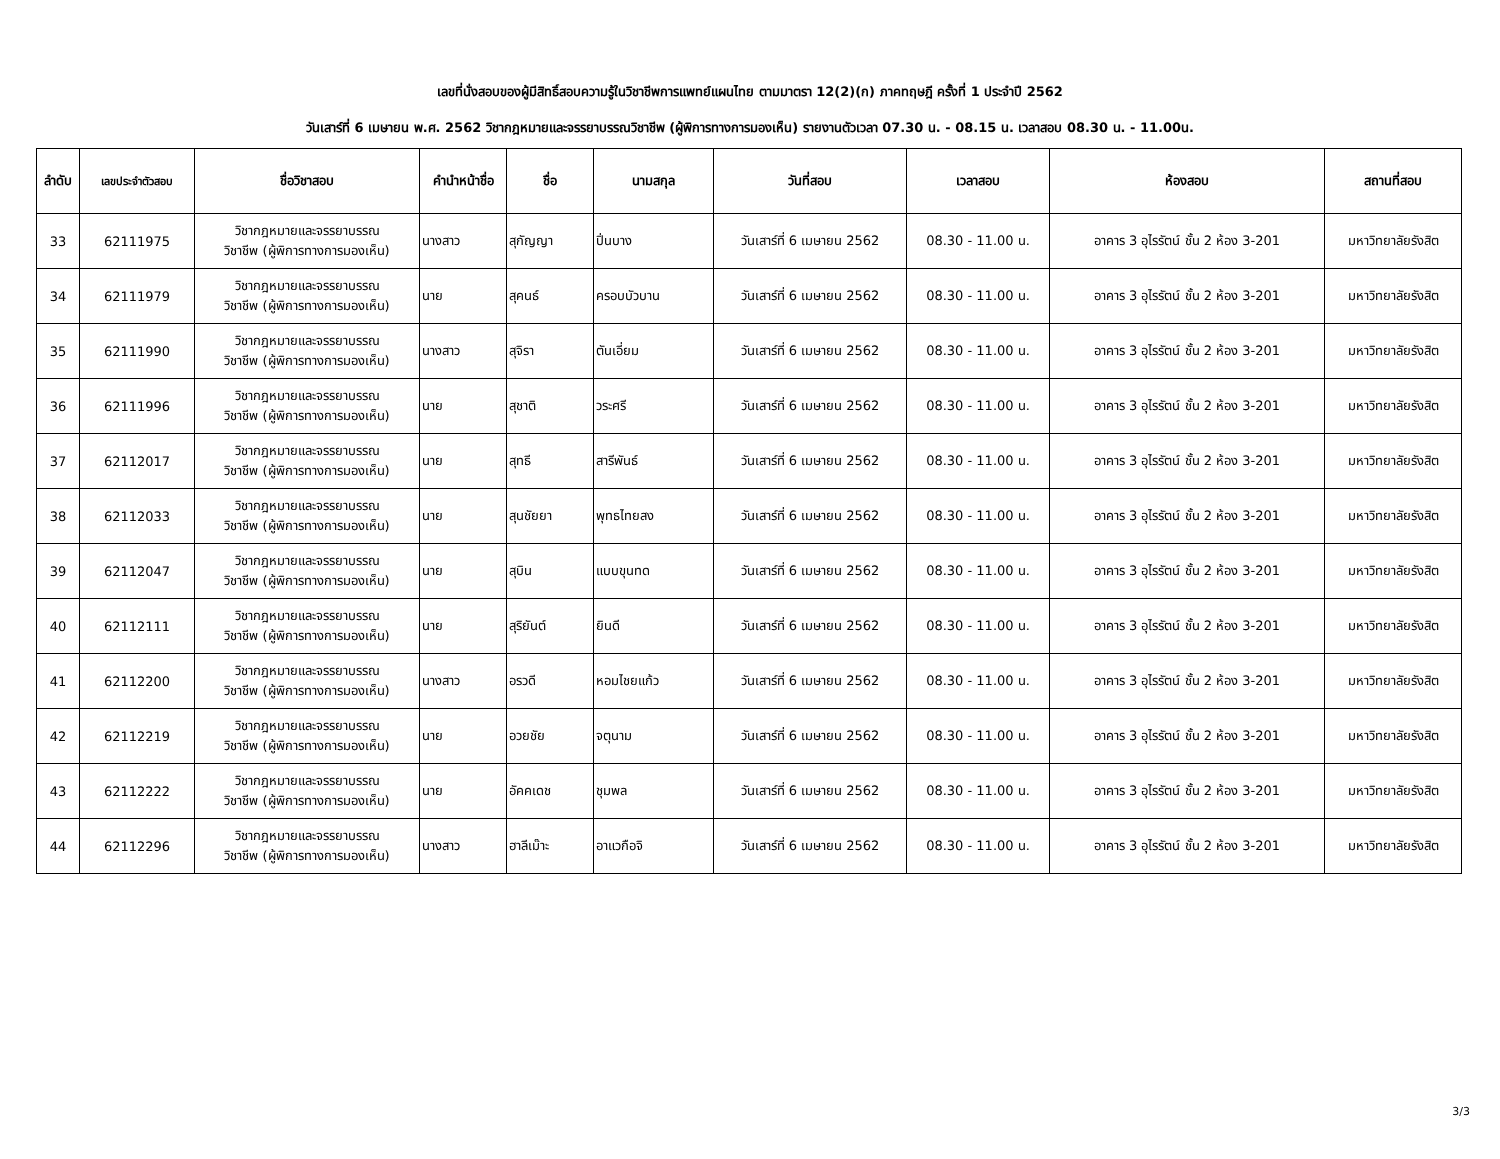เลขที่นั่งสอบของผู้มีสิทธิ์สอบความรู้ในวิชาชีพการแพทย์แผนไทย ตามมาตรา 12(2)(ก) ภาคทฤษฎี ครั้งที่ 1 ประจำปี 2562
วันเสาร์ที่ 6 เมษายน พ.ศ. 2562 วิชากฎหมายและจรรยาบรรณวิชาชีพ (ผู้พิการทางการมองเห็น) รายงานตัวเวลา 07.30 น. - 08.15 น. เวลาสอบ 08.30 น. - 11.00น.
| ลำดับ | เลขประจำตัวสอบ | ชื่อวิชาสอบ | คำนำหน้าชื่อ | ชื่อ | นามสกุล | วันที่สอบ | เวลาสอบ | ห้องสอบ | สถานที่สอบ |
| --- | --- | --- | --- | --- | --- | --- | --- | --- | --- |
| 33 | 62111975 | วิชากฎหมายและจรรยาบรรณ วิชาชีพ (ผู้พิการทางการมองเห็น) | นางสาว | สุกัญญา | ปิ่นบาง | วันเสาร์ที่ 6 เมษายน 2562 | 08.30 - 11.00 น. | อาคาร 3 อุไรรัตน์ ชั้น 2 ห้อง 3-201 | มหาวิทยาลัยรังสิต |
| 34 | 62111979 | วิชากฎหมายและจรรยาบรรณ วิชาชีพ (ผู้พิการทางการมองเห็น) | นาย | สุคนธ์ | ครอบบัวบาน | วันเสาร์ที่ 6 เมษายน 2562 | 08.30 - 11.00 น. | อาคาร 3 อุไรรัตน์ ชั้น 2 ห้อง 3-201 | มหาวิทยาลัยรังสิต |
| 35 | 62111990 | วิชากฎหมายและจรรยาบรรณ วิชาชีพ (ผู้พิการทางการมองเห็น) | นางสาว | สุจิรา | ตันเอี่ยม | วันเสาร์ที่ 6 เมษายน 2562 | 08.30 - 11.00 น. | อาคาร 3 อุไรรัตน์ ชั้น 2 ห้อง 3-201 | มหาวิทยาลัยรังสิต |
| 36 | 62111996 | วิชากฎหมายและจรรยาบรรณ วิชาชีพ (ผู้พิการทางการมองเห็น) | นาย | สุชาติ | วระศรี | วันเสาร์ที่ 6 เมษายน 2562 | 08.30 - 11.00 น. | อาคาร 3 อุไรรัตน์ ชั้น 2 ห้อง 3-201 | มหาวิทยาลัยรังสิต |
| 37 | 62112017 | วิชากฎหมายและจรรยาบรรณ วิชาชีพ (ผู้พิการทางการมองเห็น) | นาย | สุทธี | สารีพันธ์ | วันเสาร์ที่ 6 เมษายน 2562 | 08.30 - 11.00 น. | อาคาร 3 อุไรรัตน์ ชั้น 2 ห้อง 3-201 | มหาวิทยาลัยรังสิต |
| 38 | 62112033 | วิชากฎหมายและจรรยาบรรณ วิชาชีพ (ผู้พิการทางการมองเห็น) | นาย | สุนชัยยา | พุทธไทยสง | วันเสาร์ที่ 6 เมษายน 2562 | 08.30 - 11.00 น. | อาคาร 3 อุไรรัตน์ ชั้น 2 ห้อง 3-201 | มหาวิทยาลัยรังสิต |
| 39 | 62112047 | วิชากฎหมายและจรรยาบรรณ วิชาชีพ (ผู้พิการทางการมองเห็น) | นาย | สุบิน | แบบขุนทด | วันเสาร์ที่ 6 เมษายน 2562 | 08.30 - 11.00 น. | อาคาร 3 อุไรรัตน์ ชั้น 2 ห้อง 3-201 | มหาวิทยาลัยรังสิต |
| 40 | 62112111 | วิชากฎหมายและจรรยาบรรณ วิชาชีพ (ผู้พิการทางการมองเห็น) | นาย | สุริยันต์ | ยินดี | วันเสาร์ที่ 6 เมษายน 2562 | 08.30 - 11.00 น. | อาคาร 3 อุไรรัตน์ ชั้น 2 ห้อง 3-201 | มหาวิทยาลัยรังสิต |
| 41 | 62112200 | วิชากฎหมายและจรรยาบรรณ วิชาชีพ (ผู้พิการทางการมองเห็น) | นางสาว | อรวดี | หอมไชยแก้ว | วันเสาร์ที่ 6 เมษายน 2562 | 08.30 - 11.00 น. | อาคาร 3 อุไรรัตน์ ชั้น 2 ห้อง 3-201 | มหาวิทยาลัยรังสิต |
| 42 | 62112219 | วิชากฎหมายและจรรยาบรรณ วิชาชีพ (ผู้พิการทางการมองเห็น) | นาย | อวยชัย | จตุนาม | วันเสาร์ที่ 6 เมษายน 2562 | 08.30 - 11.00 น. | อาคาร 3 อุไรรัตน์ ชั้น 2 ห้อง 3-201 | มหาวิทยาลัยรังสิต |
| 43 | 62112222 | วิชากฎหมายและจรรยาบรรณ วิชาชีพ (ผู้พิการทางการมองเห็น) | นาย | อัคคเดช | ชุมพล | วันเสาร์ที่ 6 เมษายน 2562 | 08.30 - 11.00 น. | อาคาร 3 อุไรรัตน์ ชั้น 2 ห้อง 3-201 | มหาวิทยาลัยรังสิต |
| 44 | 62112296 | วิชากฎหมายและจรรยาบรรณ วิชาชีพ (ผู้พิการทางการมองเห็น) | นางสาว | ฮาลีเม๊าะ | อาแวกือจิ | วันเสาร์ที่ 6 เมษายน 2562 | 08.30 - 11.00 น. | อาคาร 3 อุไรรัตน์ ชั้น 2 ห้อง 3-201 | มหาวิทยาลัยรังสิต |
3/3